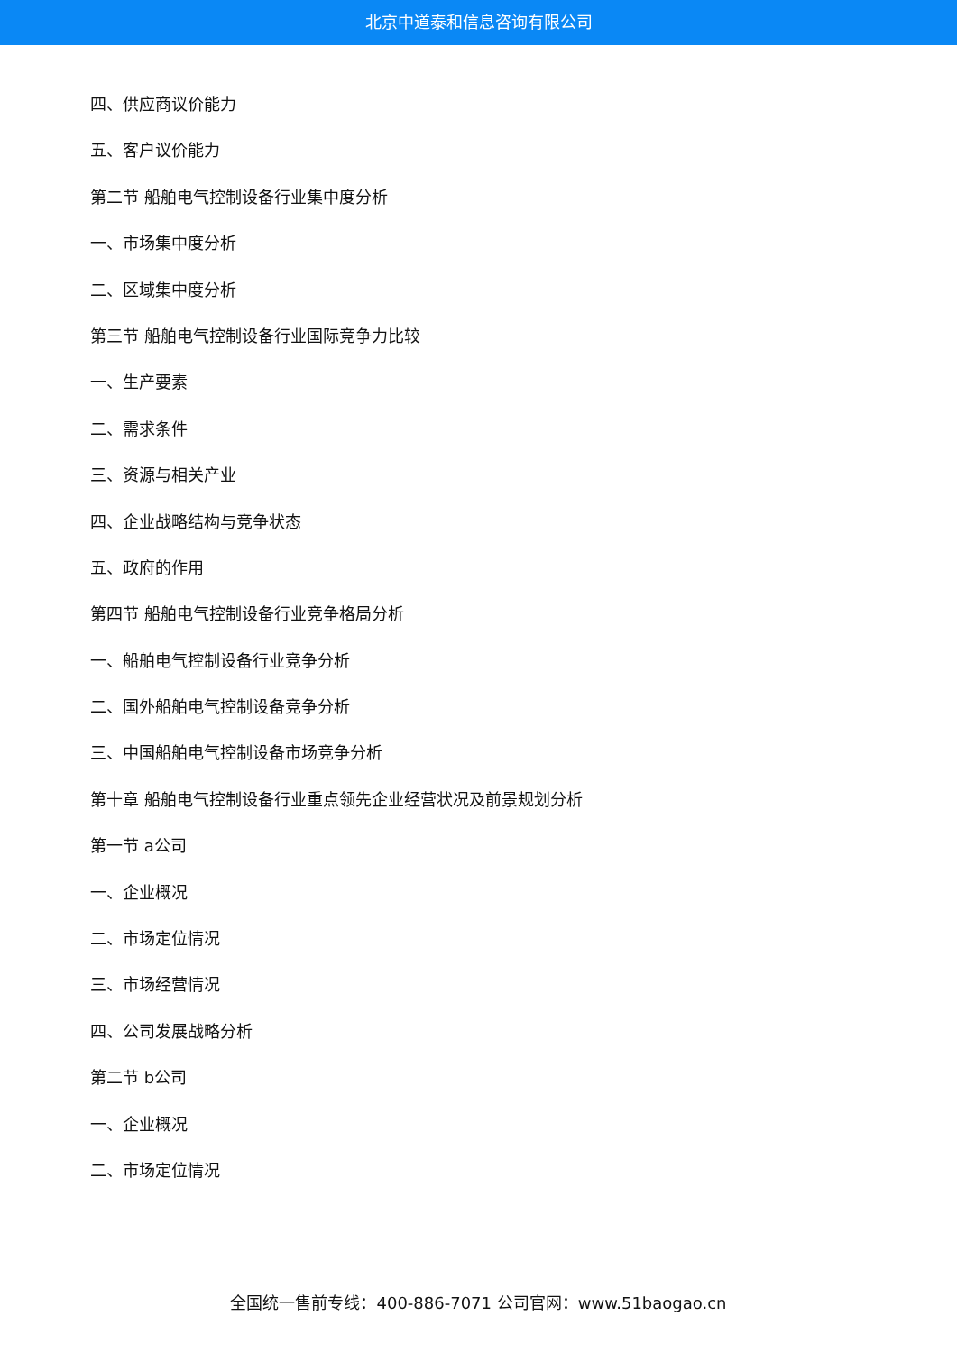北京中道泰和信息咨询有限公司
四、供应商议价能力
五、客户议价能力
第二节 船舶电气控制设备行业集中度分析
一、市场集中度分析
二、区域集中度分析
第三节 船舶电气控制设备行业国际竞争力比较
一、生产要素
二、需求条件
三、资源与相关产业
四、企业战略结构与竞争状态
五、政府的作用
第四节 船舶电气控制设备行业竞争格局分析
一、船舶电气控制设备行业竞争分析
二、国外船舶电气控制设备竞争分析
三、中国船舶电气控制设备市场竞争分析
第十章 船舶电气控制设备行业重点领先企业经营状况及前景规划分析
第一节 a公司
一、企业概况
二、市场定位情况
三、市场经营情况
四、公司发展战略分析
第二节 b公司
一、企业概况
二、市场定位情况
全国统一售前专线：400-886-7071 公司官网：www.51baogao.cn